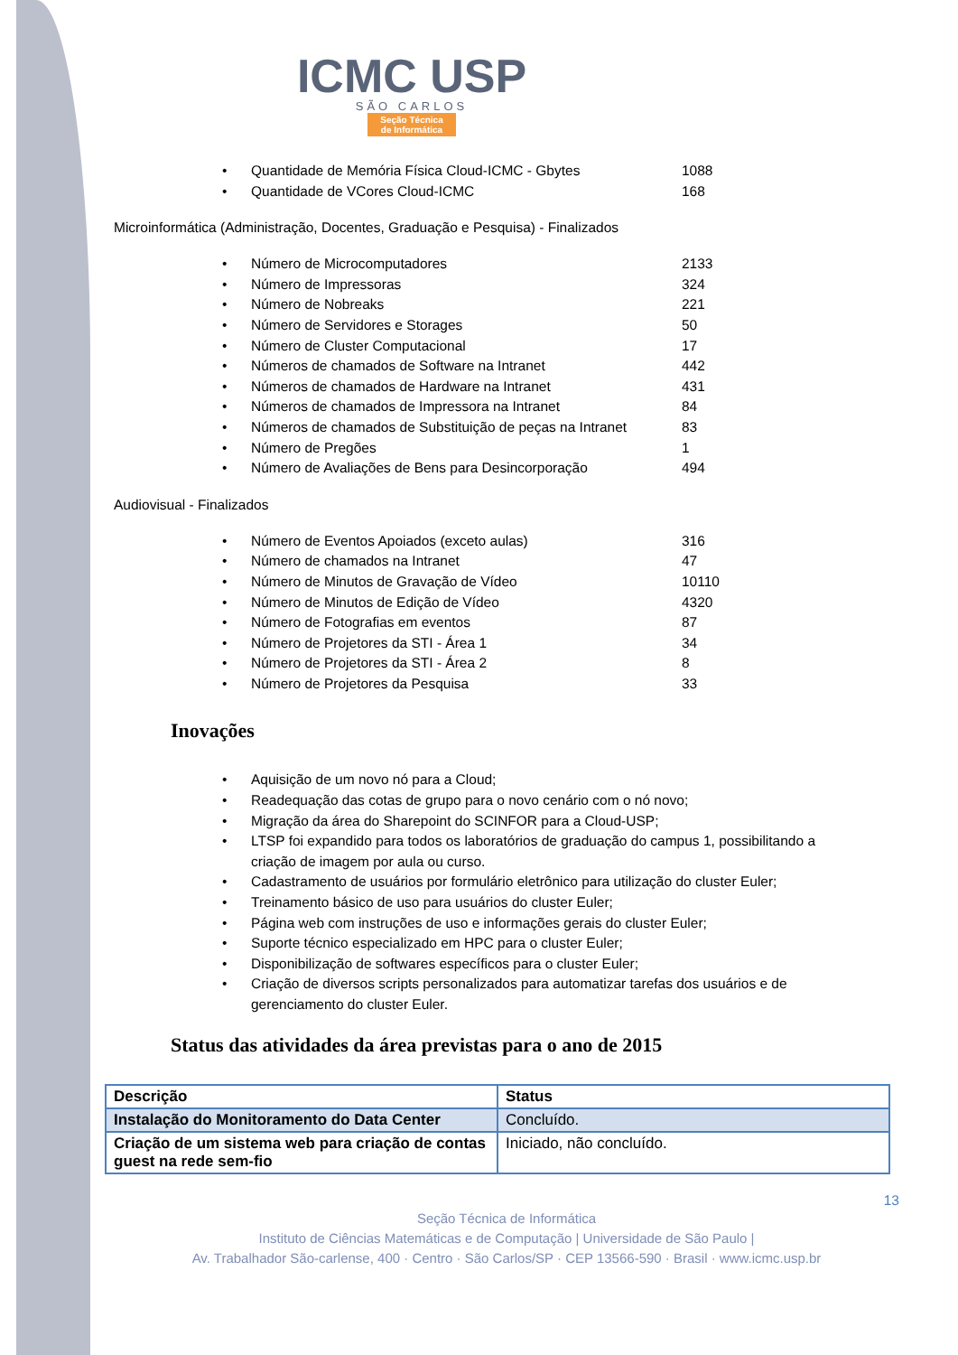ICMC USP
SÃO CARLOS
Seção Técnica
de Informática
• Quantidade de Memória Física Cloud-ICMC - Gbytes 1088
• Quantidade de VCores Cloud-ICMC 168
Microinformática (Administração, Docentes, Graduação e Pesquisa) - Finalizados
• Número de Microcomputadores 2133
• Número de Impressoras 324
• Número de Nobreaks 221
• Número de Servidores e Storages 50
• Número de Cluster Computacional 17
• Números de chamados de Software na Intranet 442
• Números de chamados de Hardware na Intranet 431
• Números de chamados de Impressora na Intranet 84
• Números de chamados de Substituição de peças na Intranet 83
• Número de Pregões 1
• Número de Avaliações de Bens para Desincorporação 494
Audiovisual - Finalizados
• Número de Eventos Apoiados (exceto aulas) 316
• Número de chamados na Intranet 47
• Número de Minutos de Gravação de Vídeo 10110
• Número de Minutos de Edição de Vídeo 4320
• Número de Fotografias em eventos 87
• Número de Projetores da STI - Área 1 34
• Número de Projetores da STI - Área 2 8
• Número de Projetores da Pesquisa 33
Inovações
• Aquisição de um novo nó para a Cloud;
• Readequação das cotas de grupo para o novo cenário com o nó novo;
• Migração da área do Sharepoint do SCINFOR para a Cloud-USP;
• LTSP foi expandido para todos os laboratórios de graduação do campus 1, possibilitando a criação de imagem por aula ou curso.
• Cadastramento de usuários por formulário eletrônico para utilização do cluster Euler;
• Treinamento básico de uso para usuários do cluster Euler;
• Página web com instruções de uso e informações gerais do cluster Euler;
• Suporte técnico especializado em HPC para o cluster Euler;
• Disponibilização de softwares específicos para o cluster Euler;
• Criação de diversos scripts personalizados para automatizar tarefas dos usuários e de gerenciamento do cluster Euler.
Status das atividades da área previstas para o ano de 2015
| Descrição | Status |
| --- | --- |
| Instalação do Monitoramento do Data Center | Concluído. |
| Criação de um sistema web para criação de contas guest na rede sem-fio | Iniciado, não concluído. |
13
Seção Técnica de Informática
Instituto de Ciências Matemáticas e de Computação | Universidade de São Paulo |
Av. Trabalhador São-carlense, 400 · Centro · São Carlos/SP · CEP 13566-590 · Brasil · www.icmc.usp.br